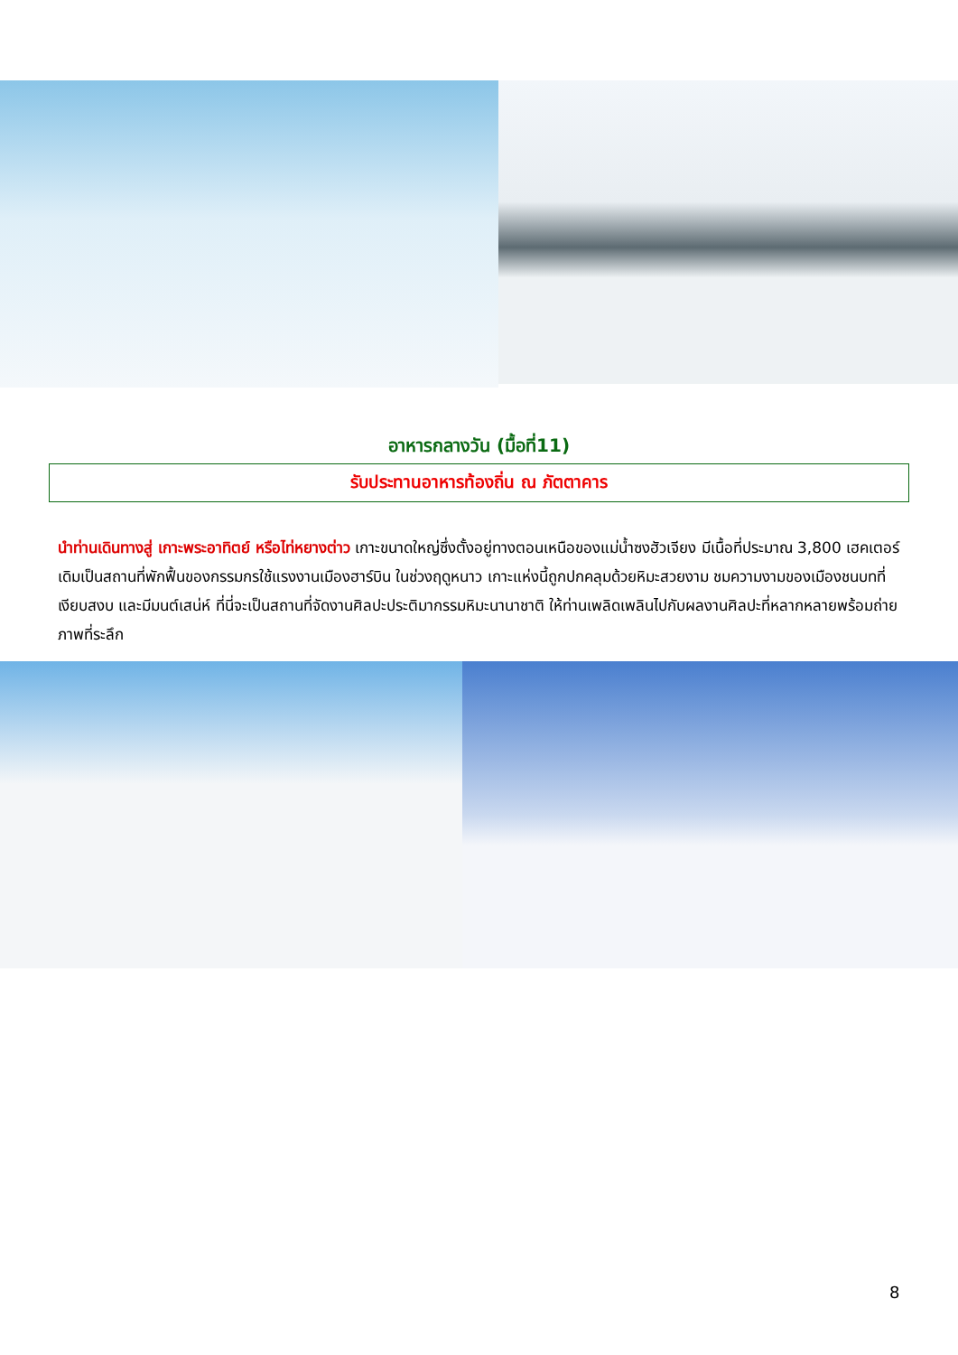อาหารกลางวัน (มื้อที่11)
รับประทานอาหารท้องถิ่น ณ ภัตตาคาร
นำท่านเดินทางสู่ เกาะพระอาทิตย์ หรือไท่หยางต่าว เกาะขนาดใหญ่ซึ่งตั้งอยู่ทางตอนเหนือของแม่น้ำซงฮัวเจียง มีเนื้อที่ประมาณ 3,800 เฮคเตอร์ เดิมเป็นสถานที่พักฟื้นของกรรมกรใช้แรงงานเมืองฮาร์บิน ในช่วงฤดูหนาว เกาะแห่งนี้ถูกปกคลุมด้วยหิมะสวยงาม ชมความงามของเมืองชนบทที่เงียบสงบ และมีมนต์เสน่ห์ ที่นี่จะเป็นสถานที่จัดงานศิลปะประติมากรรมหิมะนานาชาติ ให้ท่านเพลิดเพลินไปกับผลงานศิลปะที่หลากหลายพร้อมถ่ายภาพที่ระลึก
8